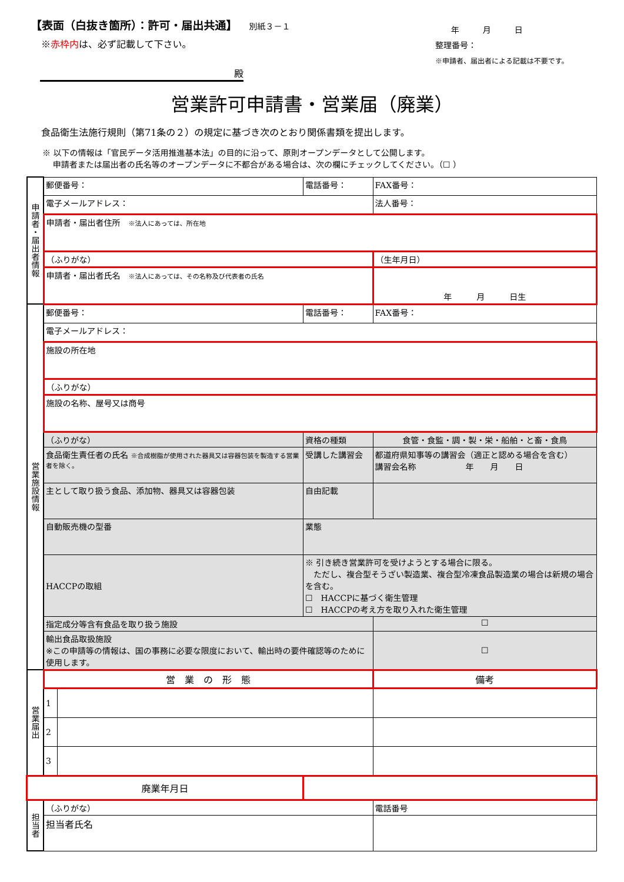【表面（白抜き箇所）：許可・届出共通】 別紙３－１
※赤枠内は、必ず記載して下さい。
年 月 日
整理番号：
※申請者、届出者による記載は不要です。
殿
営業許可申請書・営業届（廃業）
食品衛生法施行規則（第71条の２）の規定に基づき次のとおり関係書類を提出します。
※ 以下の情報は「官民データ活用推進基本法」の目的に沿って、原則オープンデータとして公開します。
申請者または届出者の氏名等のオープンデータに不都合がある場合は、次の欄にチェックしてください。（☐ ）
| 申請者・届出者情報 | 郵便番号： | | 電話番号： | | FAX番号： | |
| | 電子メールアドレス： | | | | 法人番号： | |
| | 申請者・届出者住所 ※法人にあっては、所在地 | | | | | |
| | （ふりがな） | | | | （生年月日） | |
| | 申請者・届出者氏名 ※法人にあっては、その名称及び代表者の氏名 | | | | 年 月 日生 | |
| 営業施設情報 | 郵便番号： | | 電話番号： | | FAX番号： | |
| | 電子メールアドレス： | | | | | |
| | 施設の所在地 | | | | | |
| | （ふりがな） | | | | | |
| | 施設の名称、屋号又は商号 | | | | | |
| | （ふりがな） | | | 資格の種類 | 食管・食監・調・製・栄・船舶・と畜・食鳥 | |
| | 食品衛生責任者の氏名 ※合成樹脂が使用された器具又は容器包装を製造する営業者を除く。 | | | 受講した講習会 | 都道府県知事等の講習会（適正と認める場合を含む） 講習会名称 年 月 日 | |
| | 主として取り扱う食品、添加物、器具又は容器包装 | | | 自由記載 | | |
| | 自動販売機の型番 | | | 業態 | | |
| | HACCPの取組 | | ※ 引き続き営業許可を受けようとする場合に限る。 ただし、複合型そうざい製造業、複合型冷凍食品製造業の場合は新規の場合を含む。 ☐ HACCPに基づく衛生管理 ☐ HACCPの考え方を取り入れた衛生管理 | | | |
| | 指定成分等含有食品を取り扱う施設 | | | | | ☐ |
| | 輸出食品取扱施設 ※この申請等の情報は、国の事務に必要な限度において、輸出時の要件確認等のために使用します。 | | | | | ☐ |
| 営業届出 | 営 業 の 形 態 | | | | 備考 | |
| | 1 | | | | | |
| | 2 | | | | | |
| | 3 | | | | | |
| 廃業年月日 | | | | | | |
| 担当者 | （ふりがな） | | | | 電話番号 | |
| | 担当者氏名 | | | | | |